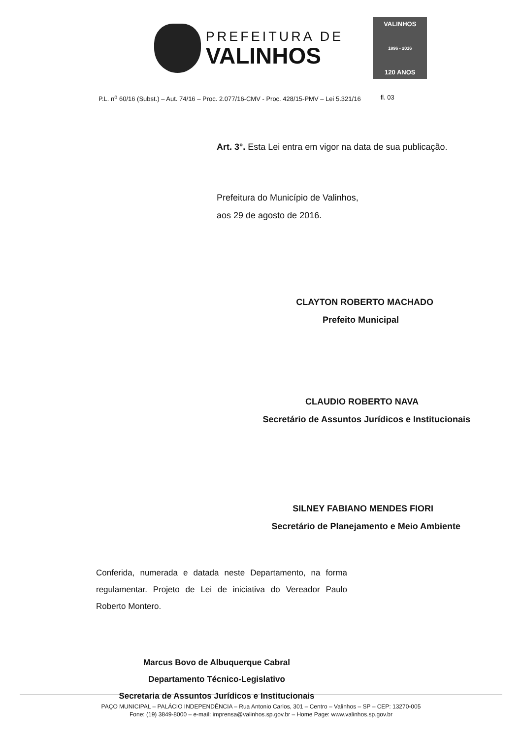PREFEITURA DE
VALINHOS
VALINHOS
1896 - 2016
120 ANOS
P.L. n<sup>o</sup> 60/16 (Subst.) – Aut. 74/16 – Proc. 2.077/16-CMV - Proc. 428/15-PMV – Lei 5.321/16 fl. 03
Art. 3°. Esta Lei entra em vigor na data de sua publicação.
Prefeitura do Município de Valinhos,
aos 29 de agosto de 2016.
CLAYTON ROBERTO MACHADO
Prefeito Municipal
CLAUDIO ROBERTO NAVA
Secretário de Assuntos Jurídicos e Institucionais
SILNEY FABIANO MENDES FIORI
Secretário de Planejamento e Meio Ambiente
Conferida, numerada e datada neste Departamento, na forma regulamentar. Projeto de Lei de iniciativa do Vereador Paulo Roberto Montero.
Marcus Bovo de Albuquerque Cabral
Departamento Técnico-Legislativo
Secretaria de Assuntos Jurídicos e Institucionais
PAÇO MUNICIPAL – PALÁCIO INDEPENDÊNCIA – Rua Antonio Carlos, 301 – Centro – Valinhos – SP – CEP: 13270-005
Fone: (19) 3849-8000 – e-mail: imprensa@valinhos.sp.gov.br – Home Page: www.valinhos.sp.gov.br